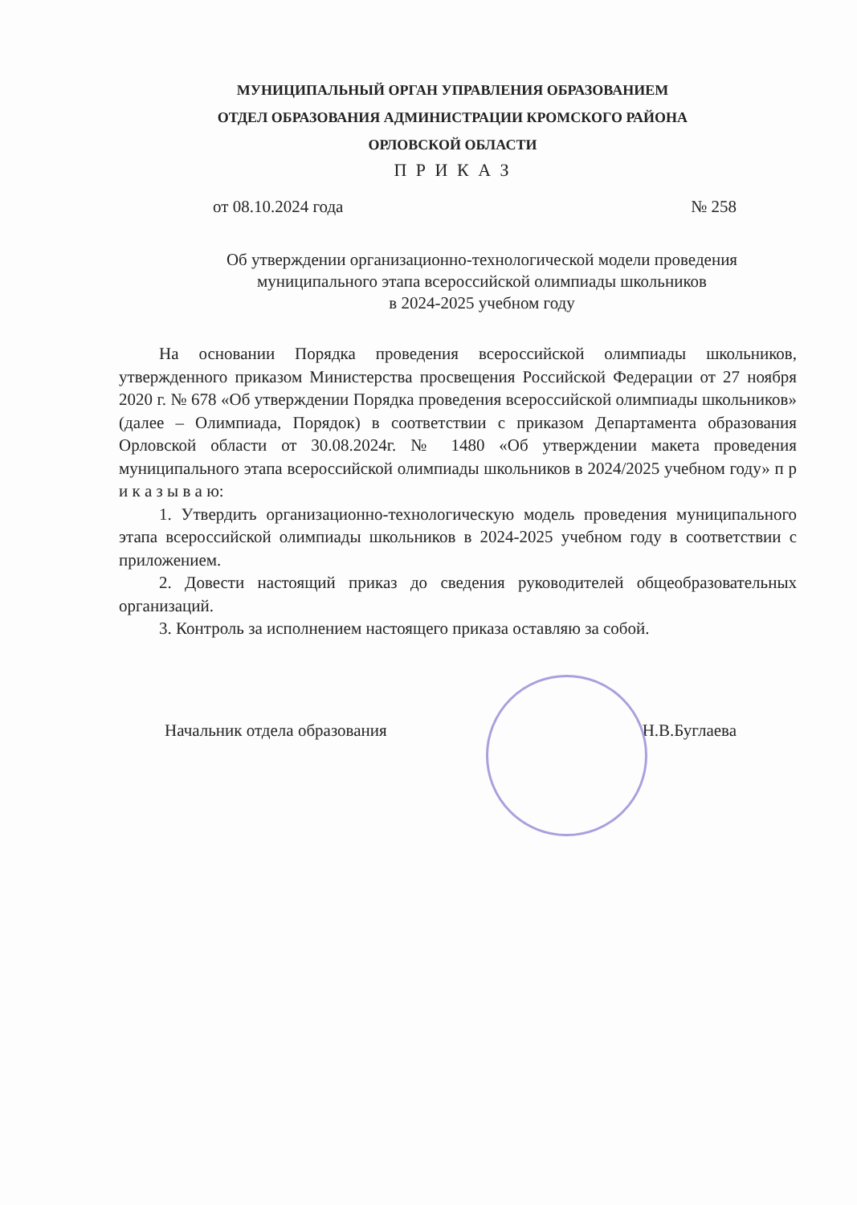МУНИЦИПАЛЬНЫЙ ОРГАН УПРАВЛЕНИЯ ОБРАЗОВАНИЕМ
ОТДЕЛ ОБРАЗОВАНИЯ АДМИНИСТРАЦИИ КРОМСКОГО РАЙОНА
ОРЛОВСКОЙ ОБЛАСТИ
П Р И К А З
от 08.10.2024 года № 258
Об утверждении организационно-технологической модели проведения муниципального этапа всероссийской олимпиады школьников
в 2024-2025 учебном году
На основании Порядка проведения всероссийской олимпиады школьников, утвержденного приказом Министерства просвещения Российской Федерации от 27 ноября 2020 г. № 678 «Об утверждении Порядка проведения всероссийской олимпиады школьников» (далее – Олимпиада, Порядок) в соответствии с приказом Департамента образования Орловской области от 30.08.2024г. № 1480 «Об утверждении макета проведения муниципального этапа всероссийской олимпиады школьников в 2024/2025 учебном году» п р и к а з ы в а ю:
1. Утвердить организационно-технологическую модель проведения муниципального этапа всероссийской олимпиады школьников в 2024-2025 учебном году в соответствии с приложением.
2. Довести настоящий приказ до сведения руководителей общеобразовательных организаций.
3. Контроль за исполнением настоящего приказа оставляю за собой.
Начальник отдела образования Н.В.Буглаева